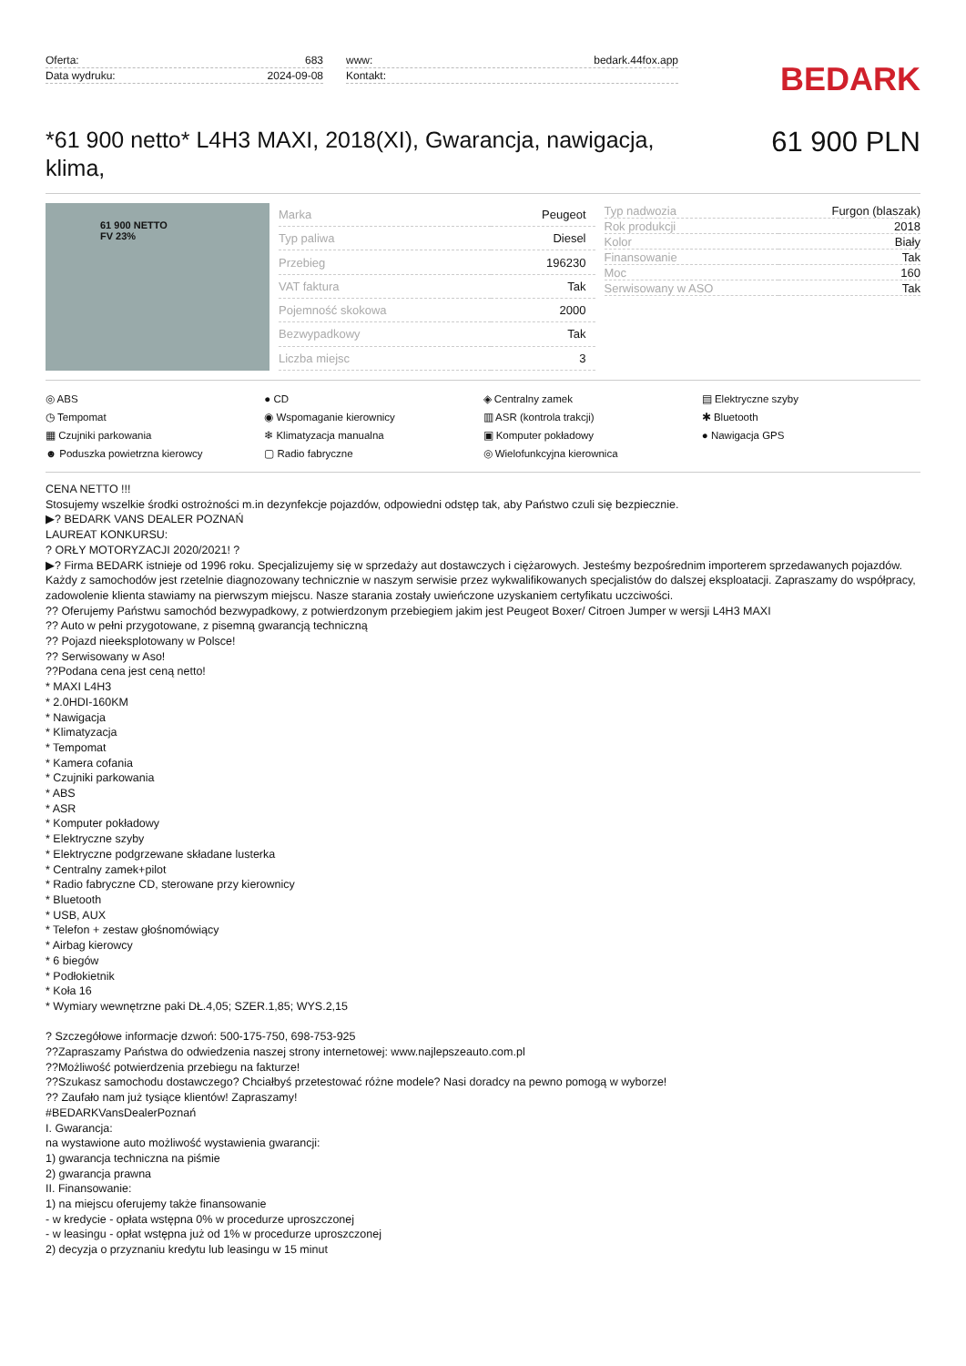Oferta: 683
Data wydruku: 2024-09-08
www: bedark.44fox.app
Kontakt:
BEDARK
*61 900 netto* L4H3 MAXI, 2018(XI), Gwarancja, nawigacja, klima,
61 900 PLN
61 900 NETTO
FV 23%
| Marka | Peugeot |
| Typ paliwa | Diesel |
| Przebieg | 196230 |
| VAT faktura | Tak |
| Pojemność skokowa | 2000 |
| Bezwypadkowy | Tak |
| Liczba miejsc | 3 |
| Typ nadwozia | Furgon (blaszak) |
| Rok produkcji | 2018 |
| Kolor | Biały |
| Finansowanie | Tak |
| Moc | 160 |
| Serwisowany w ASO | Tak |
◎ ABS
● CD
◈ Centralny zamek
▤ Elektryczne szyby
◷ Tempomat
◉ Wspomaganie kierownicy
▥ ASR (kontrola trakcji)
✱ Bluetooth
▦ Czujniki parkowania
❄ Klimatyzacja manualna
▣ Komputer pokładowy
● Nawigacja GPS
☻ Poduszka powietrzna kierowcy
▢ Radio fabryczne
◎ Wielofunkcyjna kierownica
CENA NETTO !!!
Stosujemy wszelkie środki ostrożności m.in dezynfekcje pojazdów, odpowiedni odstęp tak, aby Państwo czuli się bezpiecznie.
▶? BEDARK VANS DEALER POZNAŃ
LAUREAT KONKURSU:
? ORŁY MOTORYZACJI 2020/2021! ?
▶? Firma BEDARK istnieje od 1996 roku. Specjalizujemy się w sprzedaży aut dostawczych i ciężarowych. Jesteśmy bezpośrednim importerem sprzedawanych pojazdów. Każdy z samochodów jest rzetelnie diagnozowany technicznie w naszym serwisie przez wykwalifikowanych specjalistów do dalszej eksploatacji. Zapraszamy do współpracy, zadowolenie klienta stawiamy na pierwszym miejscu. Nasze starania zostały uwieńczone uzyskaniem certyfikatu uczciwości.
?? Oferujemy Państwu samochód bezwypadkowy, z potwierdzonym przebiegiem jakim jest Peugeot Boxer/ Citroen Jumper w wersji L4H3 MAXI
?? Auto w pełni przygotowane, z pisemną gwarancją techniczną
?? Pojazd nieeksplotowany w Polsce!
?? Serwisowany w Aso!
??Podana cena jest ceną netto!
* MAXI L4H3
* 2.0HDI-160KM
* Nawigacja
* Klimatyzacja
* Tempomat
* Kamera cofania
* Czujniki parkowania
* ABS
* ASR
* Komputer pokładowy
* Elektryczne szyby
* Elektryczne podgrzewane składane lusterka
* Centralny zamek+pilot
* Radio fabryczne CD, sterowane przy kierownicy
* Bluetooth
* USB, AUX
* Telefon + zestaw głośnomówiący
* Airbag kierowcy
* 6 biegów
* Podłokietnik
* Koła 16
* Wymiary wewnętrzne paki DŁ.4,05; SZER.1,85; WYS.2,15
? Szczegółowe informacje dzwoń: 500-175-750, 698-753-925
??Zapraszamy Państwa do odwiedzenia naszej strony internetowej: www.najlepszeauto.com.pl
??Możliwość potwierdzenia przebiegu na fakturze!
??Szukasz samochodu dostawczego? Chciałbyś przetestować różne modele? Nasi doradcy na pewno pomogą w wyborze!
?? Zaufało nam już tysiące klientów! Zapraszamy!
#BEDARKVansDealerPoznań
I. Gwarancja:
na wystawione auto możliwość wystawienia gwarancji:
1) gwarancja techniczna na piśmie
2) gwarancja prawna
II. Finansowanie:
1) na miejscu oferujemy także finansowanie
- w kredycie - opłata wstępna 0% w procedurze uproszczonej
- w leasingu - opłat wstępna już od 1% w procedurze uproszczonej
2) decyzja o przyznaniu kredytu lub leasingu w 15 minut